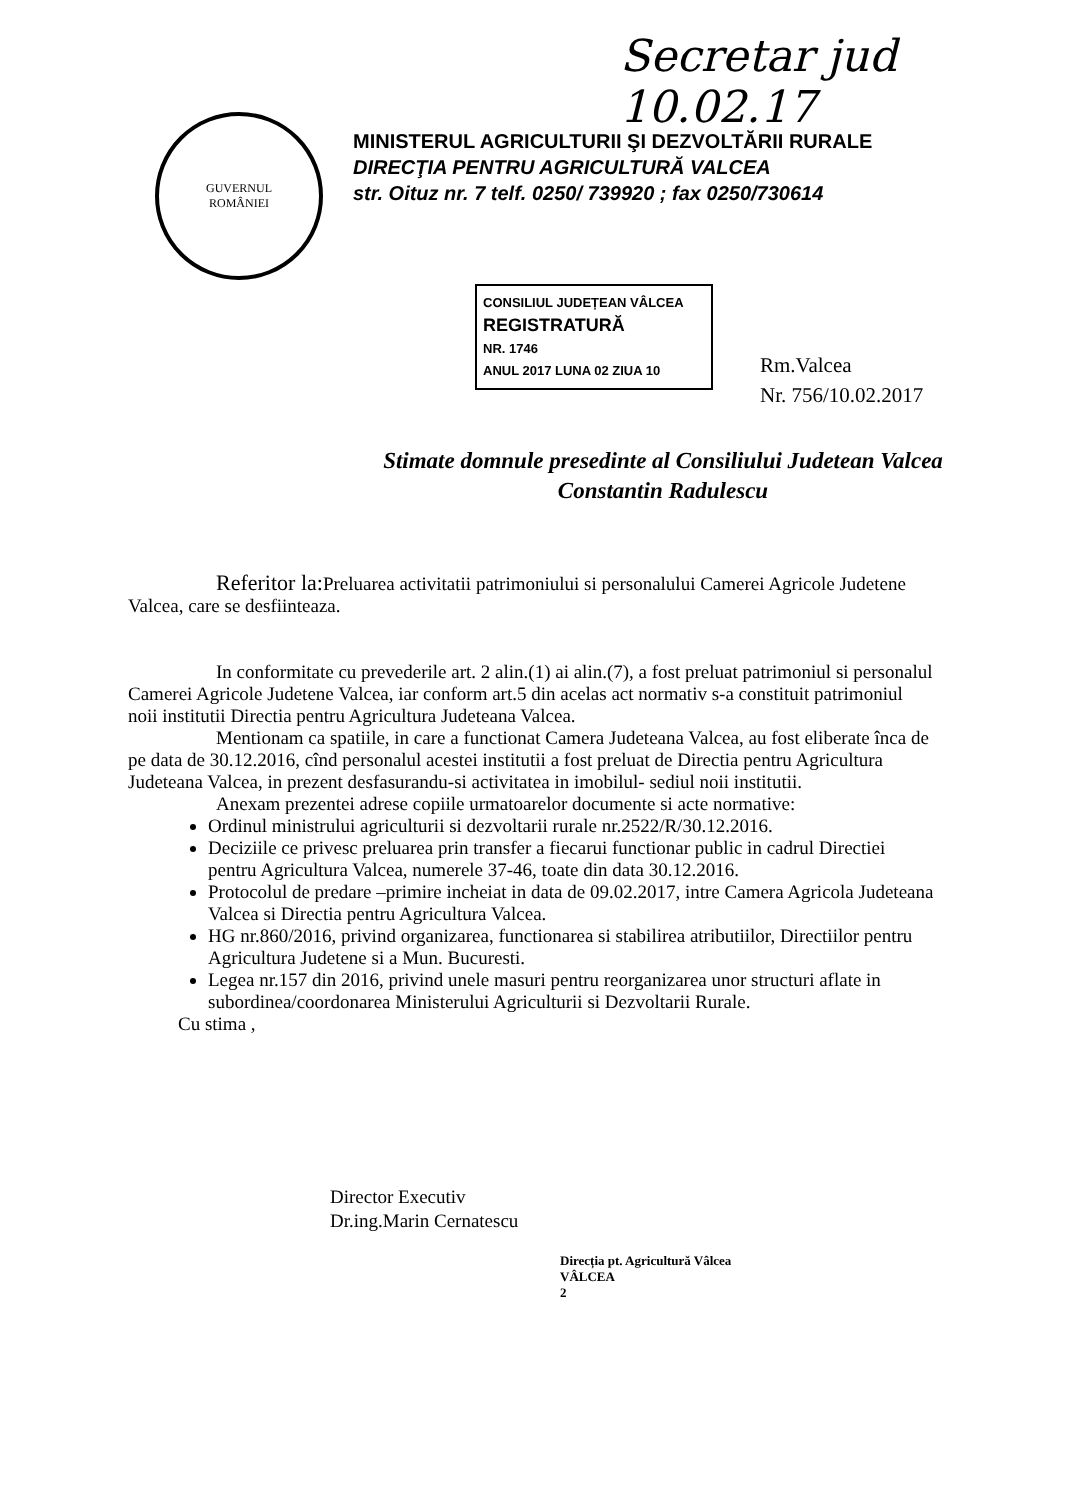Secretar jud 10.02.17
GUVERNUL
ROMÂNIEI
MINISTERUL AGRICULTURII ŞI DEZVOLTĂRII RURALE
DIRECŢIA PENTRU AGRICULTURĂ VALCEA
str. Oituz nr. 7 telf. 0250/ 739920 ; fax 0250/730614
CONSILIUL JUDEȚEAN VÂLCEA
REGISTRATURĂ
NR. 1746
ANUL 2017 LUNA 02 ZIUA 10
Rm.Valcea
Nr. 756/10.02.2017
Stimate domnule presedinte al Consiliului Judetean Valcea
Constantin Radulescu
Referitor la: Preluarea activitatii patrimoniului si personalului Camerei Agricole Judetene Valcea, care se desfiinteaza.
In conformitate cu prevederile art. 2 alin.(1) ai alin.(7), a fost preluat patrimoniul si personalul Camerei Agricole Judetene Valcea, iar conform art.5 din acelas act normativ s-a constituit patrimoniul noii institutii Directia pentru Agricultura Judeteana Valcea.
Mentionam ca spatiile, in care a functionat Camera Judeteana Valcea, au fost eliberate înca de pe data de 30.12.2016, cînd personalul acestei institutii a fost preluat de Directia pentru Agricultura Judeteana Valcea, in prezent desfasurandu-si activitatea in imobilul- sediul noii institutii.
Anexam prezentei adrese copiile urmatoarelor documente si acte normative:
Ordinul ministrului agriculturii si dezvoltarii rurale nr.2522/R/30.12.2016.
Deciziile ce privesc preluarea prin transfer a fiecarui functionar public in cadrul Directiei pentru Agricultura Valcea, numerele 37-46, toate din data 30.12.2016.
Protocolul de predare –primire incheiat in data de 09.02.2017, intre Camera Agricola Judeteana Valcea si Directia pentru Agricultura Valcea.
HG nr.860/2016, privind organizarea, functionarea si stabilirea atributiilor, Directiilor pentru Agricultura Judetene si a Mun. Bucuresti.
Legea nr.157 din 2016, privind unele masuri pentru reorganizarea unor structuri aflate in subordinea/coordonarea Ministerului Agriculturii si Dezvoltarii Rurale.
Cu stima ,
Director Executiv
Dr.ing.Marin Cernatescu
Direcția pt. Agricultură Vâlcea
VÂLCEA
2